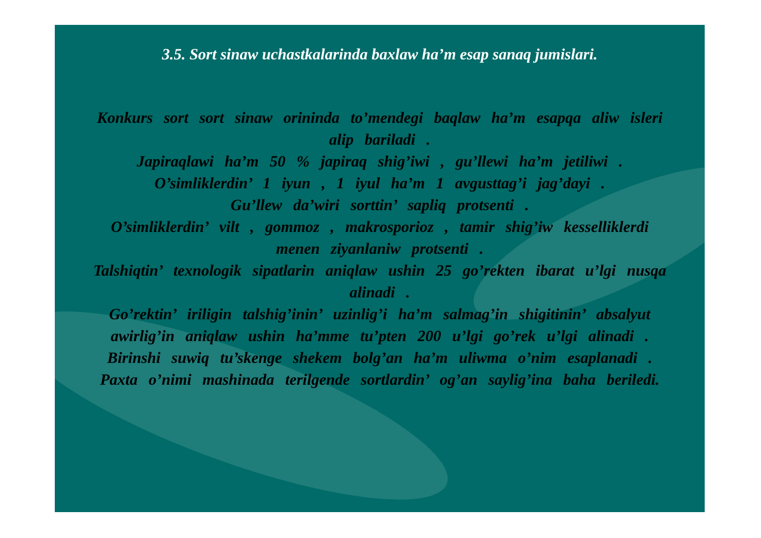3.5. Sort sinaw uchastkalarinda baxlaw ha’m esap sanaq jumislari.
Konkurs sort sort sinaw orininda to’mendegi baqlaw ha’m esapqa aliw isleri alip bariladi .
Japiraqlawi ha’m 50 % japiraq shig’iwi , gu’llewi ha’m jetiliwi .
O’simliklerdin’ 1 iyun , 1 iyul ha’m 1 avgusttag’i jag’dayi .
Gu’llew da’wiri sorttin’ sapliq protsenti .
O’simliklerdin’ vilt , gommoz , makrosporioz , tamir shig’iw kesselliklerdi menen ziyanlaniw protsenti .
Talshiqtin’ texnologik sipatlarin aniqlaw ushin 25 go’rekten ibarat u’lgi nusqa alinadi .
Go’rektin’ iriligin talshig’inin’ uzinlig’i ha’m salmag’in shigitinin’ absalyut awirlig’in aniqlaw ushin ha’mme tu’pten 200 u’lgi go’rek u’lgi alinadi .
Birinshi suwiq tu’skenge shekem bolg’an ha’m uliwma o’nim esaplanadi .
Paxta o’nimi mashinada terilgende sortlardin’ og’an saylig’ina baha beriledi.